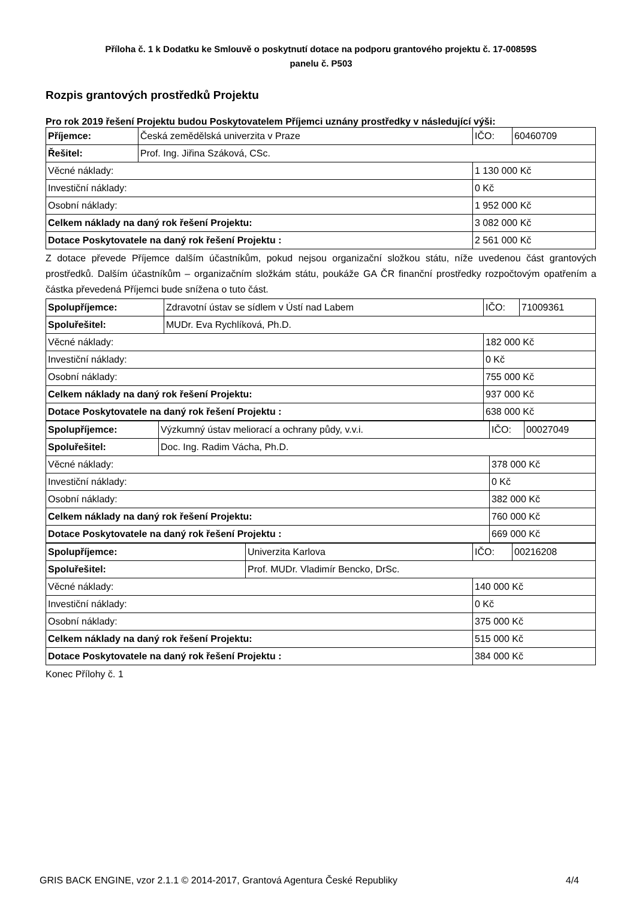Příloha č. 1 k Dodatku ke Smlouvě o poskytnutí dotace na podporu grantového projektu č. 17-00859S
panelu č. P503
Rozpis grantových prostředků Projektu
Pro rok 2019 řešení Projektu budou Poskytovatelem Příjemci uznány prostředky v následující výši:
| Příjemce: | Česká zemědělská univerzita v Praze | IČO: | 60460709 |
| Řešitel: | Prof. Ing. Jiřina Száková, CSc. | | |
| Věcné náklady: | | 1 130 000 Kč | |
| Investiční náklady: | | 0 Kč | |
| Osobní náklady: | | 1 952 000 Kč | |
| Celkem náklady na daný rok řešení Projektu: | | 3 082 000 Kč | |
| Dotace Poskytovatele na daný rok řešení Projektu : | | 2 561 000 Kč | |
Z dotace převede Příjemce dalším účastníkům, pokud nejsou organizační složkou státu, níže uvedenou část grantových prostředků. Dalším účastníkům – organizačním složkám státu, poukáže GA ČR finanční prostředky rozpočtovým opatřením a částka převedená Příjemci bude snížena o tuto část.
| Spolupříjemce: | Zdravotní ústav se sídlem v Ústí nad Labem | IČO: | 71009361 |
| Spoluřešitel: | MUDr. Eva Rychlíková, Ph.D. | | |
| Věcné náklady: | | 182 000 Kč | |
| Investiční náklady: | | 0 Kč | |
| Osobní náklady: | | 755 000 Kč | |
| Celkem náklady na daný rok řešení Projektu: | | 937 000 Kč | |
| Dotace Poskytovatele na daný rok řešení Projektu : | | 638 000 Kč | |
| Spolupříjemce: | Výzkumný ústav meliorací a ochrany půdy, v.v.i. | IČO: | 00027049 |
| Spoluřešitel: | Doc. Ing. Radim Vácha, Ph.D. | | |
| Věcné náklady: | | 378 000 Kč | |
| Investiční náklady: | | 0 Kč | |
| Osobní náklady: | | 382 000 Kč | |
| Celkem náklady na daný rok řešení Projektu: | | 760 000 Kč | |
| Dotace Poskytovatele na daný rok řešení Projektu : | | 669 000 Kč | |
| Spolupříjemce: | Univerzita Karlova | IČO: | 00216208 |
| Spoluřešitel: | Prof. MUDr. Vladimír Bencko, DrSc. | | |
| Věcné náklady: | | 140 000 Kč | |
| Investiční náklady: | | 0 Kč | |
| Osobní náklady: | | 375 000 Kč | |
| Celkem náklady na daný rok řešení Projektu: | | 515 000 Kč | |
| Dotace Poskytovatele na daný rok řešení Projektu : | | 384 000 Kč | |
Konec Přílohy č. 1
GRIS BACK ENGINE, vzor 2.1.1 © 2014-2017, Grantová Agentura České Republiky 4/4